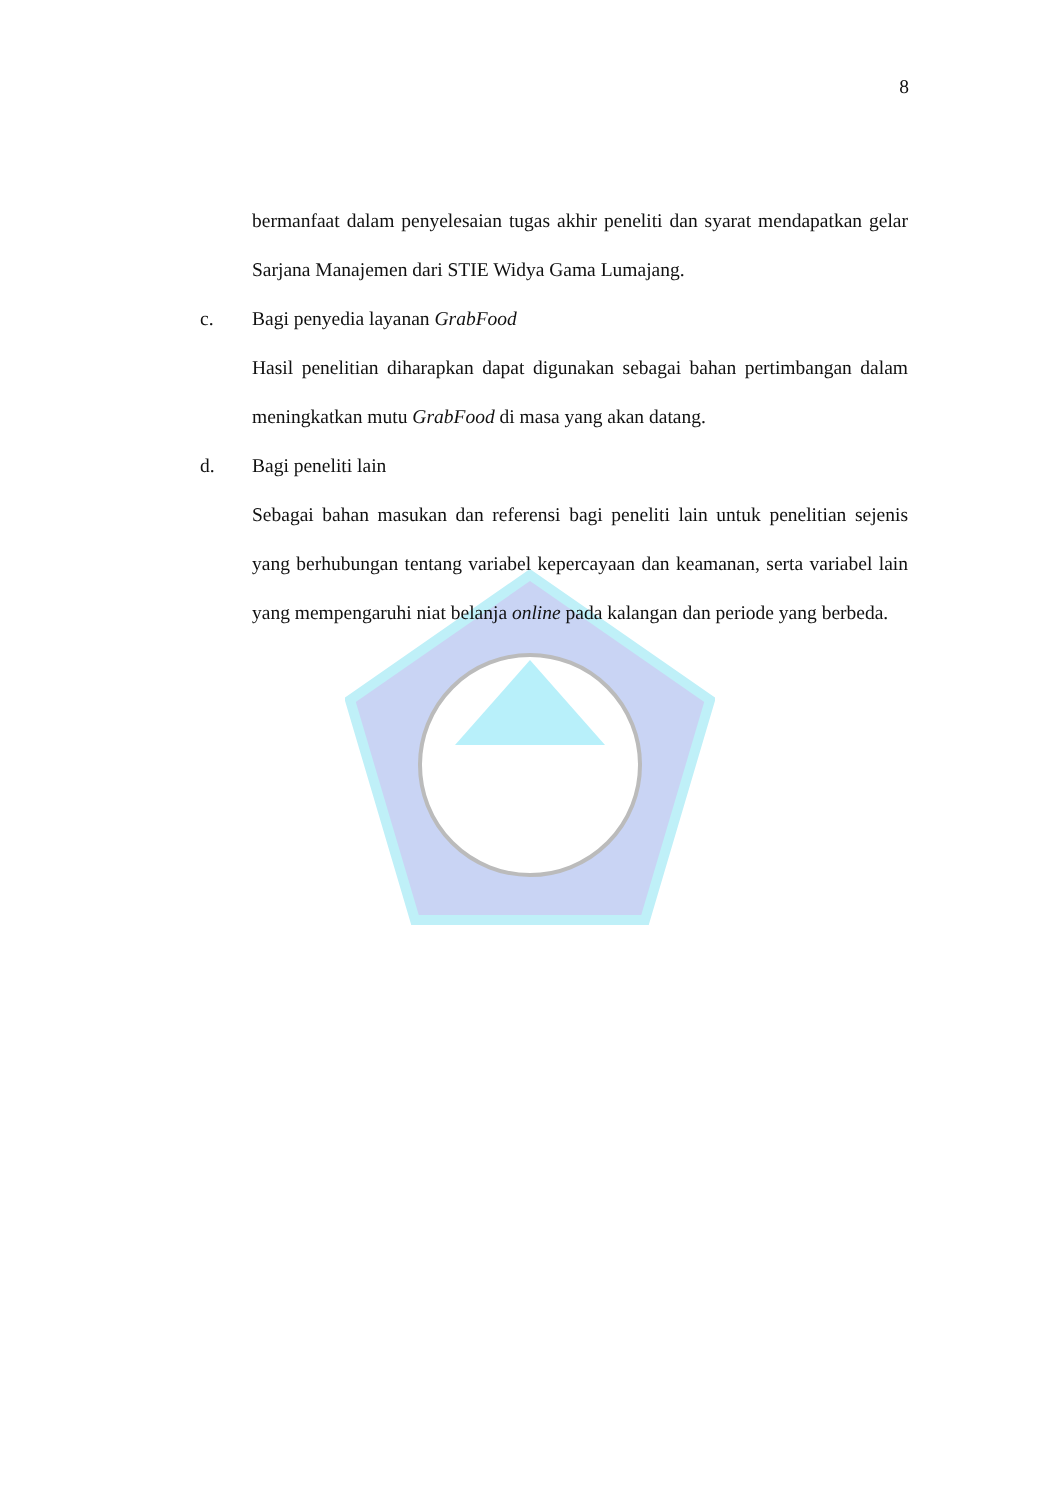8
bermanfaat dalam penyelesaian tugas akhir peneliti dan syarat mendapatkan gelar Sarjana Manajemen dari STIE Widya Gama Lumajang.
c. Bagi penyedia layanan GrabFood
Hasil penelitian diharapkan dapat digunakan sebagai bahan pertimbangan dalam meningkatkan mutu GrabFood di masa yang akan datang.
d. Bagi peneliti lain
Sebagai bahan masukan dan referensi bagi peneliti lain untuk penelitian sejenis yang berhubungan tentang variabel kepercayaan dan keamanan, serta variabel lain yang mempengaruhi niat belanja online pada kalangan dan periode yang berbeda.